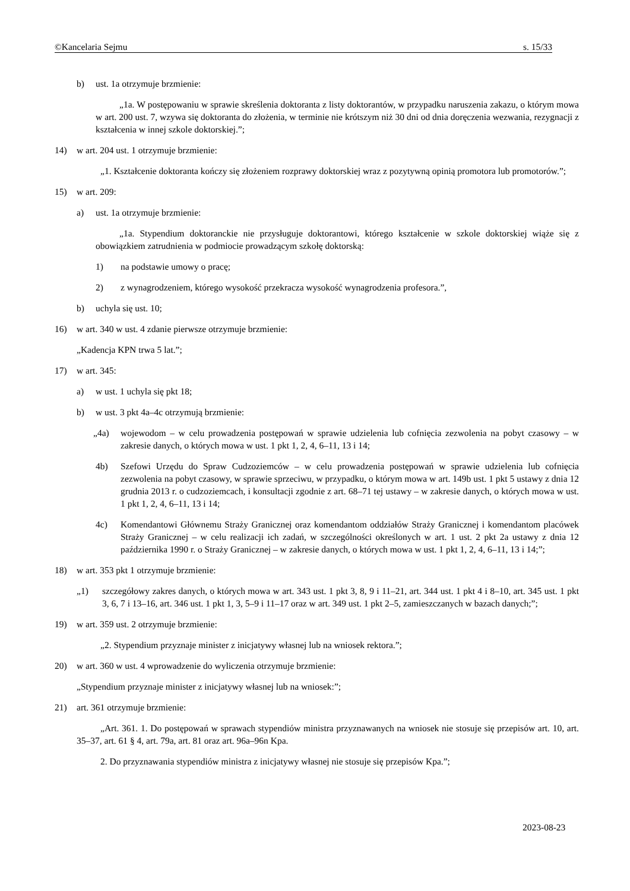©Kancelaria Sejmu s. 15/33
b) ust. 1a otrzymuje brzmienie:
„1a. W postępowaniu w sprawie skreślenia doktoranta z listy doktorantów, w przypadku naruszenia zakazu, o którym mowa w art. 200 ust. 7, wzywa się doktoranta do złożenia, w terminie nie krótszym niż 30 dni od dnia doręczenia wezwania, rezygnacji z kształcenia w innej szkole doktorskiej.”;
14) w art. 204 ust. 1 otrzymuje brzmienie:
„1. Kształcenie doktoranta kończy się złożeniem rozprawy doktorskiej wraz z pozytywną opinią promotora lub promotorów.”;
15) w art. 209:
a) ust. 1a otrzymuje brzmienie:
„1a. Stypendium doktoranckie nie przysługuje doktorantowi, którego kształcenie w szkole doktorskiej wiąże się z obowiązkiem zatrudnienia w podmiocie prowadzącym szkołę doktorską:
1) na podstawie umowy o pracę;
2) z wynagrodzeniem, którego wysokość przekracza wysokość wynagrodzenia profesora.”,
b) uchyla się ust. 10;
16) w art. 340 w ust. 4 zdanie pierwsze otrzymuje brzmienie:
„Kadencja KPN trwa 5 lat.”;
17) w art. 345:
a) w ust. 1 uchyla się pkt 18;
b) w ust. 3 pkt 4a–4c otrzymują brzmienie:
„4a) wojewodom – w celu prowadzenia postępowań w sprawie udzielenia lub cofnięcia zezwolenia na pobyt czasowy – w zakresie danych, o których mowa w ust. 1 pkt 1, 2, 4, 6–11, 13 i 14;
4b) Szefowi Urzędu do Spraw Cudzoziemców – w celu prowadzenia postępowań w sprawie udzielenia lub cofnięcia zezwolenia na pobyt czasowy, w sprawie sprzeciwu, w przypadku, o którym mowa w art. 149b ust. 1 pkt 5 ustawy z dnia 12 grudnia 2013 r. o cudzoziemcach, i konsultacji zgodnie z art. 68–71 tej ustawy – w zakresie danych, o których mowa w ust. 1 pkt 1, 2, 4, 6–11, 13 i 14;
4c) Komendantowi Głównemu Straży Granicznej oraz komendantom oddziałów Straży Granicznej i komendantom placówek Straży Granicznej – w celu realizacji ich zadań, w szczególności określonych w art. 1 ust. 2 pkt 2a ustawy z dnia 12 października 1990 r. o Straży Granicznej – w zakresie danych, o których mowa w ust. 1 pkt 1, 2, 4, 6–11, 13 i 14;”;
18) w art. 353 pkt 1 otrzymuje brzmienie:
„1) szczegółowy zakres danych, o których mowa w art. 343 ust. 1 pkt 3, 8, 9 i 11–21, art. 344 ust. 1 pkt 4 i 8–10, art. 345 ust. 1 pkt 3, 6, 7 i 13–16, art. 346 ust. 1 pkt 1, 3, 5–9 i 11–17 oraz w art. 349 ust. 1 pkt 2–5, zamieszczanych w bazach danych;”;
19) w art. 359 ust. 2 otrzymuje brzmienie:
„2. Stypendium przyznaje minister z inicjatywy własnej lub na wniosek rektora.”;
20) w art. 360 w ust. 4 wprowadzenie do wyliczenia otrzymuje brzmienie:
„Stypendium przyznaje minister z inicjatywy własnej lub na wniosek:”;
21) art. 361 otrzymuje brzmienie:
„Art. 361. 1. Do postępowań w sprawach stypendiów ministra przyznawanych na wniosek nie stosuje się przepisów art. 10, art. 35–37, art. 61 § 4, art. 79a, art. 81 oraz art. 96a–96n Kpa.
2. Do przyznawania stypendiów ministra z inicjatywy własnej nie stosuje się przepisów Kpa.”;
2023-08-23